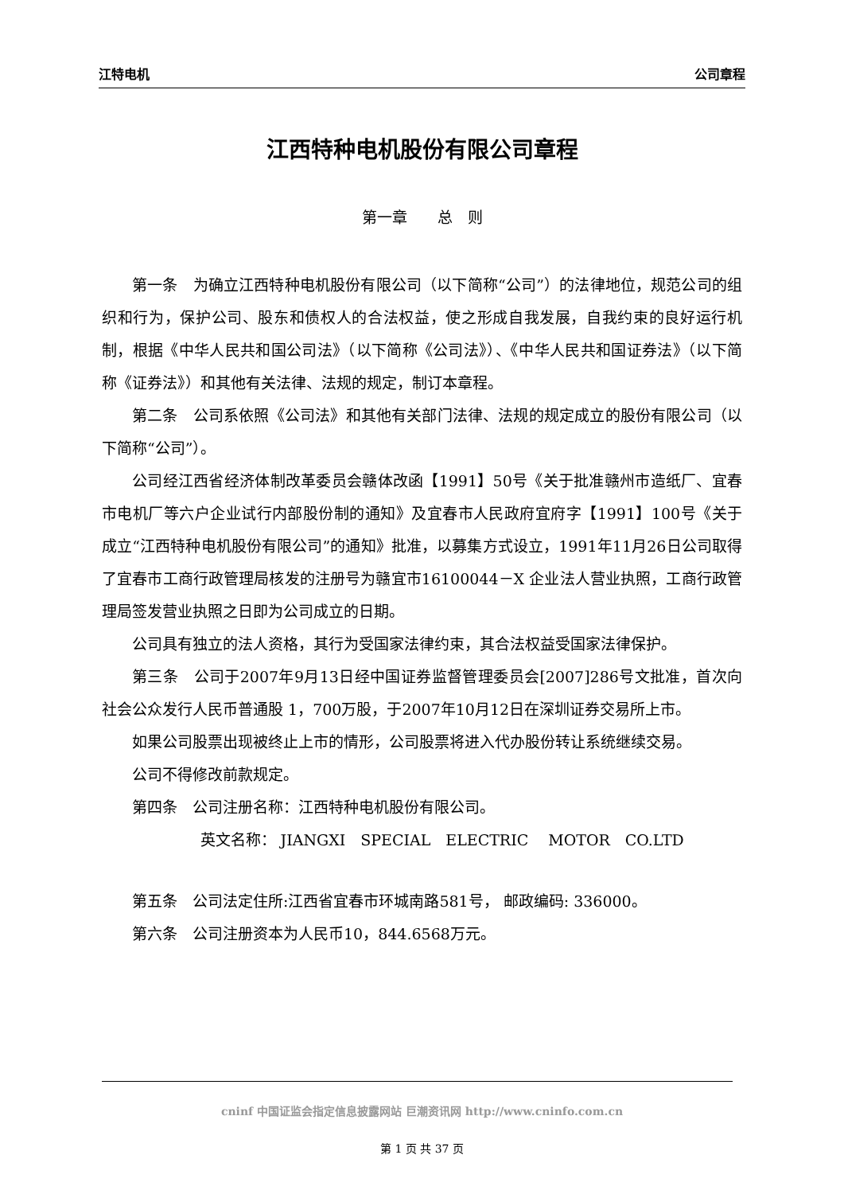江特电机 公司章程
江西特种电机股份有限公司章程
第一章　　总　则
第一条　为确立江西特种电机股份有限公司（以下简称“公司”）的法律地位，规范公司的组织和行为，保护公司、股东和债权人的合法权益，使之形成自我发展，自我约束的良好运行机制，根据《中华人民共和国公司法》（以下简称《公司法》）、《中华人民共和国证券法》（以下简称《证券法》）和其他有关法律、法规的规定，制订本章程。
第二条　公司系依照《公司法》和其他有关部门法律、法规的规定成立的股份有限公司（以下简称“公司”）。
公司经江西省经济体制改革委员会赣体改函【1991】50号《关于批准赣州市造纸厂、宜春市电机厂等六户企业试行内部股份制的通知》及宜春市人民政府宜府字【1991】100号《关于成立“江西特种电机股份有限公司”的通知》批准，以募集方式设立，1991年11月26日公司取得了宜春市工商行政管理局核发的注册号为赣宜市16100044－X 企业法人营业执照，工商行政管理局签发营业执照之日即为公司成立的日期。
公司具有独立的法人资格，其行为受国家法律约束，其合法权益受国家法律保护。
第三条　公司于2007年9月13日经中国证券监督管理委员会[2007]286号文批准，首次向社会公众发行人民币普通股 1，700万股，于2007年10月12日在深圳证券交易所上市。
如果公司股票出现被终止上市的情形，公司股票将进入代办股份转让系统继续交易。
公司不得修改前款规定。
第四条　公司注册名称：江西特种电机股份有限公司。
英文名称： JIANGXI　SPECIAL　ELECTRIC　 MOTOR　CO.LTD
第五条　公司法定住所:江西省宜春市环城南路581号， 邮政编码: 336000。
第六条　公司注册资本为人民币10，844.6568万元。
cninf 中国证监会指定信息披露网站 巨潮资讯网 http://www.cninfo.com.cn
第 1 页 共 37 页